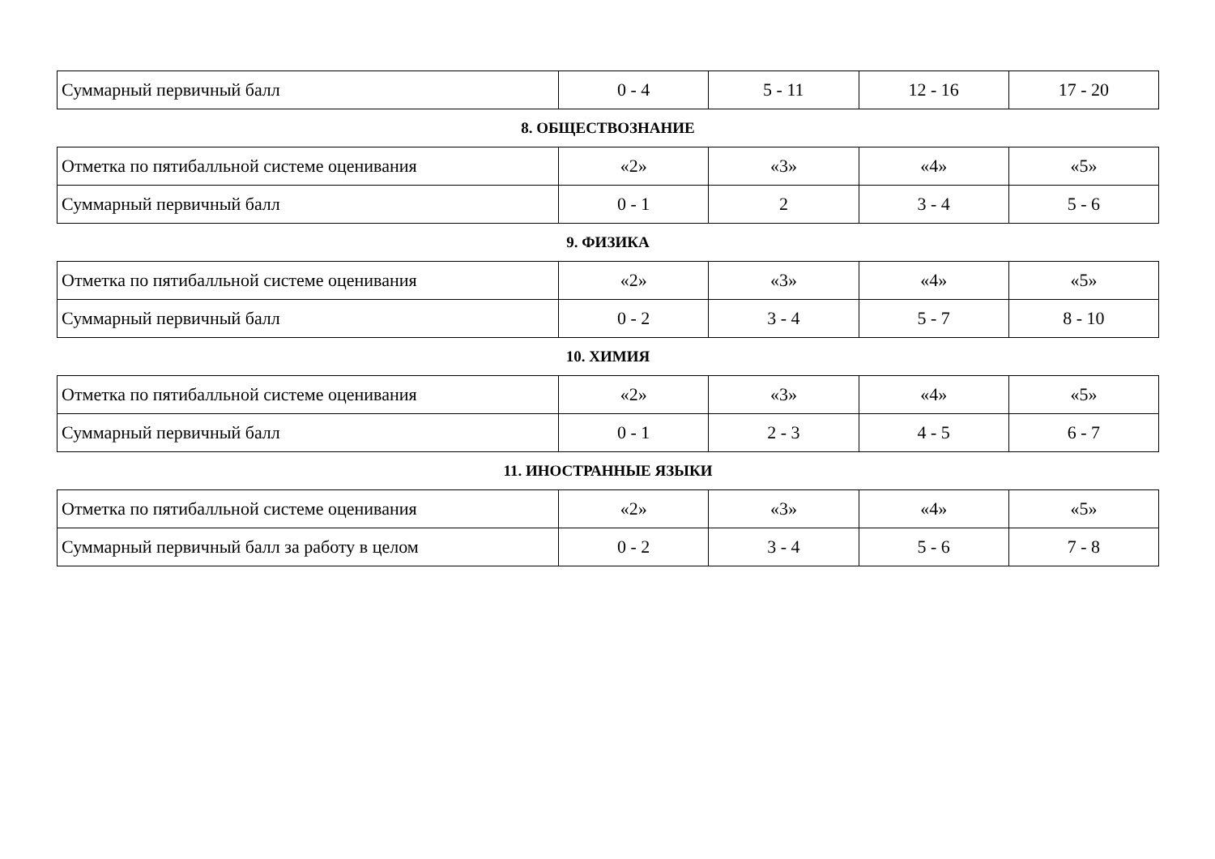| Суммарный первичный балл | 0 - 4 | 5 - 11 | 12 - 16 | 17 - 20 |
8. ОБЩЕСТВОЗНАНИЕ
| Отметка по пятибалльной системе оценивания | «2» | «3» | «4» | «5» |
| Суммарный первичный балл | 0 - 1 | 2 | 3 - 4 | 5 - 6 |
9. ФИЗИКА
| Отметка по пятибалльной системе оценивания | «2» | «3» | «4» | «5» |
| Суммарный первичный балл | 0 - 2 | 3 - 4 | 5 - 7 | 8 - 10 |
10. ХИМИЯ
| Отметка по пятибалльной системе оценивания | «2» | «3» | «4» | «5» |
| Суммарный первичный балл | 0 - 1 | 2 - 3 | 4 - 5 | 6 - 7 |
11. ИНОСТРАННЫЕ ЯЗЫКИ
| Отметка по пятибалльной системе оценивания | «2» | «3» | «4» | «5» |
| Суммарный первичный балл за работу в целом | 0 - 2 | 3 - 4 | 5 - 6 | 7 - 8 |